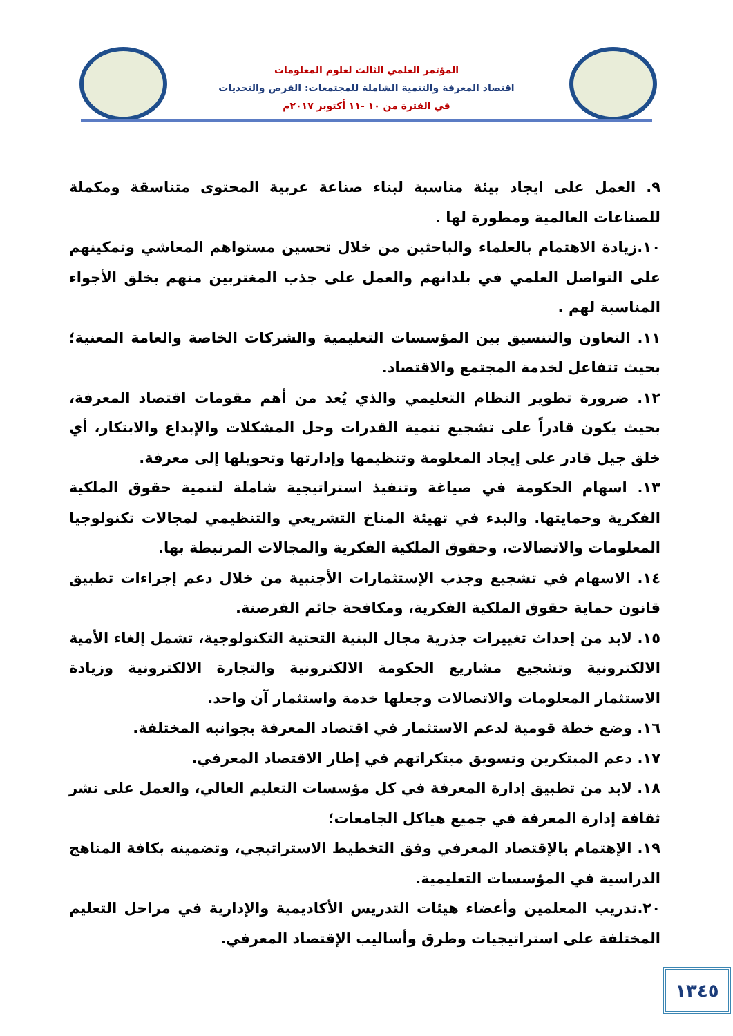المؤتمر العلمي الثالث لعلوم المعلومات
اقتصاد المعرفة والتنمية الشاملة للمجتمعات: الفرص والتحديات
في الفترة من ١٠ -١١ أكتوبر ٢٠١٧م
٩. العمل على ايجاد بيئة مناسبة لبناء صناعة عربية المحتوى متناسقة ومكملة للصناعات العالمية ومطورة لها .
١٠.زيادة الاهتمام بالعلماء والباحثين من خلال تحسين مستواهم المعاشي وتمكينهم على التواصل العلمي في بلدانهم والعمل على جذب المغتربين منهم بخلق الأجواء المناسبة لهم .
١١. التعاون والتنسيق بين المؤسسات التعليمية والشركات الخاصة والعامة المعنية؛ بحيث تتفاعل لخدمة المجتمع والاقتصاد.
١٢. ضرورة تطوير النظام التعليمي والذي يُعد من أهم مقومات اقتصاد المعرفة، بحيث يكون قادراً على تشجيع تنمية القدرات وحل المشكلات والإبداع والابتكار، أي خلق جيل قادر على إيجاد المعلومة وتنظيمها وإدارتها وتحويلها إلى معرفة.
١٣. اسهام الحكومة في صياغة وتنفيذ استراتيجية شاملة لتنمية حقوق الملكية الفكرية وحمايتها. والبدء في تهيئة المناخ التشريعي والتنظيمي لمجالات تكنولوجيا المعلومات والاتصالات، وحقوق الملكية الفكرية والمجالات المرتبطة بها.
١٤. الاسهام في تشجيع وجذب الإستثمارات الأجنبية من خلال دعم إجراءات تطبيق قانون حماية حقوق الملكية الفكرية، ومكافحة جائم القرصنة.
١٥. لابد من إحداث تغييرات جذرية مجال البنية التحتية التكنولوجية، تشمل إلغاء الأمية الالكترونية وتشجيع مشاريع الحكومة الالكترونية والتجارة الالكترونية وزيادة الاستثمار المعلومات والاتصالات وجعلها خدمة واستثمار آن واحد.
١٦. وضع خطة قومية لدعم الاستثمار في اقتصاد المعرفة بجوانبه المختلفة.
١٧. دعم المبتكرين وتسويق مبتكراتهم في إطار الاقتصاد المعرفي.
١٨. لابد من تطبيق إدارة المعرفة في كل مؤسسات التعليم العالي، والعمل على نشر ثقافة إدارة المعرفة في جميع هياكل الجامعات؛
١٩. الإهتمام بالإقتصاد المعرفي وفق التخطيط الاستراتيجي، وتضمينه بكافة المناهج الدراسية في المؤسسات التعليمية.
٢٠.تدريب المعلمين وأعضاء هيئات التدريس الأكاديمية والإدارية في مراحل التعليم المختلفة على استراتيجيات وطرق وأساليب الإقتصاد المعرفي.
١٣٤٥